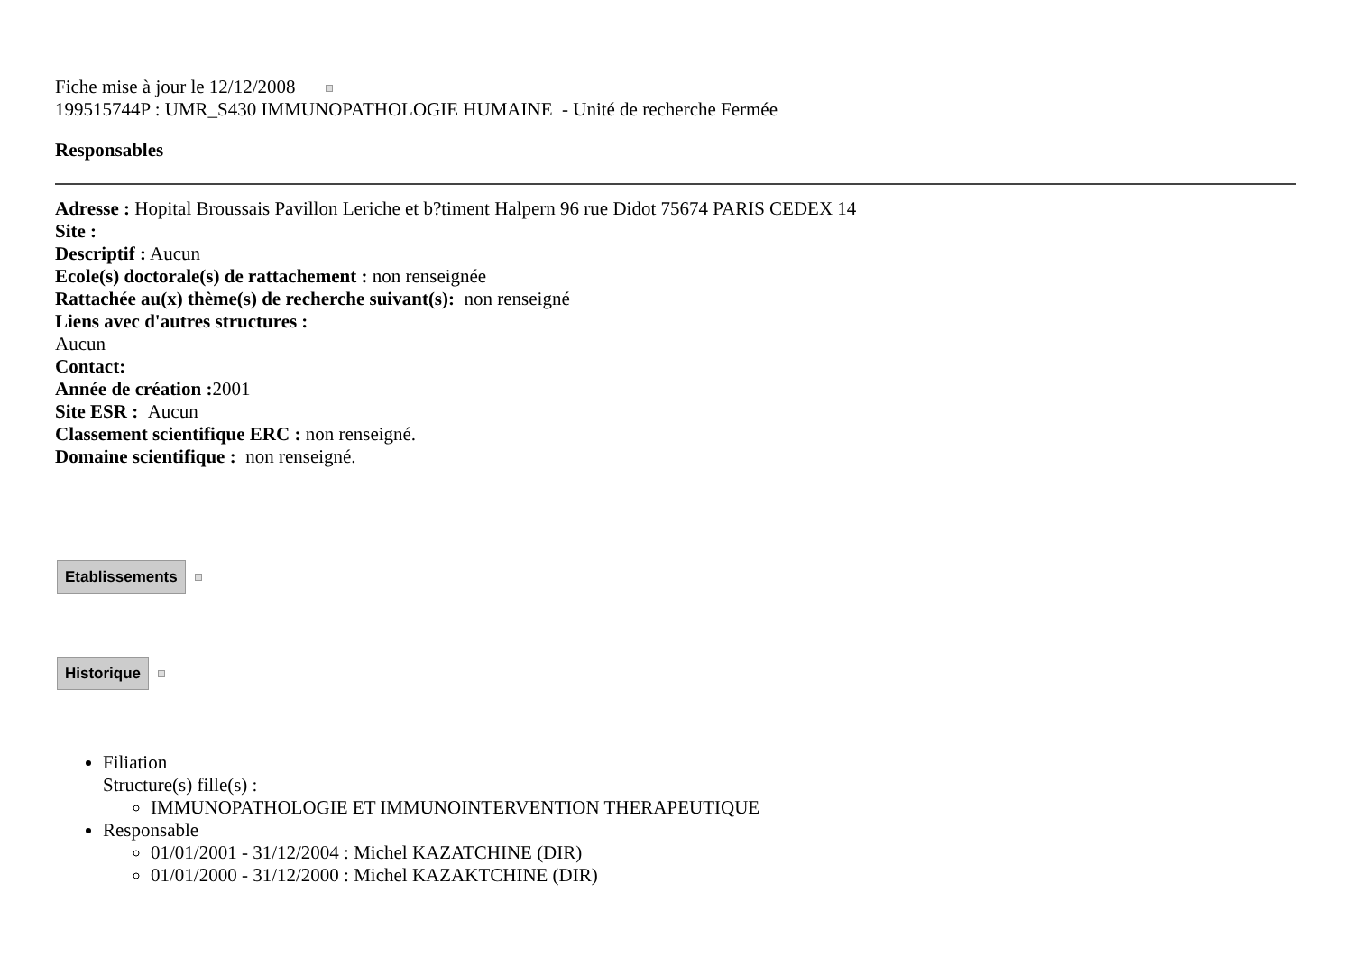Fiche mise à jour le 12/12/2008
199515744P : UMR_S430 IMMUNOPATHOLOGIE HUMAINE - Unité de recherche Fermée
Responsables
Adresse : Hopital Broussais Pavillon Leriche et b?timent Halpern 96 rue Didot 75674 PARIS CEDEX 14
Site :
Descriptif : Aucun
Ecole(s) doctorale(s) de rattachement : non renseignée
Rattachée au(x) thème(s) de recherche suivant(s): non renseigné
Liens avec d'autres structures :
Aucun
Contact:
Année de création : 2001
Site ESR : Aucun
Classement scientifique ERC : non renseigné.
Domaine scientifique : non renseigné.
Etablissements
Historique
Filiation
Structure(s) fille(s) :
IMMUNOPATHOLOGIE ET IMMUNOINTERVENTION THERAPEUTIQUE
Responsable
01/01/2001 - 31/12/2004 : Michel KAZATCHINE (DIR)
01/01/2000 - 31/12/2000 : Michel KAZAKTCHINE (DIR)